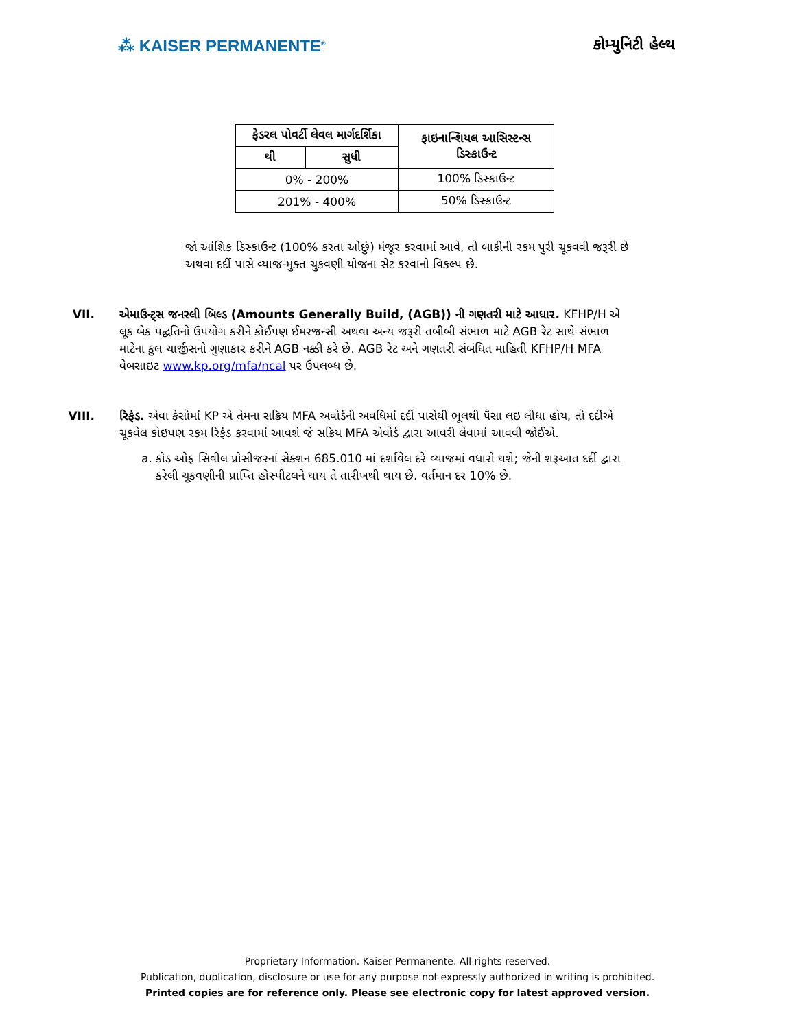⁂ KAISER PERMANENTE<sup>®</sup>
કોમ્યુનિટી હેલ્થ
| ફેડરલ પોવર્ટી લેવલ માર્ગદર્શિકા | | ફાઇનાન્શિયલ આસિસ્ટન્સ ડિસ્કાઉન્ટ |
| --- | --- | --- |
| થી | સુધી | |
| 0% - 200% | | 100% ડિસ્કાઉન્ટ |
| 201% - 400% | | 50% ડિસ્કાઉન્ટ |
જો આંશિક ડિસ્કાઉન્ટ (100% કરતા ઓછું) મંજૂર કરવામાં આવે, તો બાકીની રકમ પુરી ચૂકવવી જરૂરી છે અથવા દર્દી પાસે વ્યાજ-મુક્ત ચુકવણી યોજના સેટ કરવાનો વિકલ્પ છે.
VII. એમાઉન્ટ્સ જનરલી બિલ્ડ (Amounts Generally Build, (AGB)) ની ગણતરી માટે આધાર. KFHP/H એ લૂક બેક પદ્ધતિનો ઉપયોગ કરીને કોઈપણ ઈમરજન્સી અથવા અન્ય જરૂરી તબીબી સંભાળ માટે AGB રેટ સાથે સંભાળ માટેના કુલ ચાર્જીસનો ગુણાકાર કરીને AGB નક્કી કરે છે. AGB રેટ અને ગણતરી સંબંધિત માહિતી KFHP/H MFA વેબસાઇટ www.kp.org/mfa/ncal પર ઉપલબ્ધ છે.
VIII. રિફંડ. એવા કેસોમાં KP એ તેમના સક્રિય MFA અવોર્ડની અવધિમાં દર્દી પાસેથી ભૂલથી પૈસા લઇ લીધા હોય, તો દર્દીએ ચૂકવેલ કોઇપણ રકમ રિફંડ કરવામાં આવશે જે સક્રિય MFA એવોર્ડ દ્વારા આવરી લેવામાં આવવી જોઈએ.
a. કોડ ઓફ સિવીલ પ્રોસીજરનાં સેક્શન 685.010 માં દર્શાવેલ દરે વ્યાજમાં વધારો થશે; જેની શરૂઆત દર્દી દ્વારા કરેલી ચૂકવણીની પ્રાપ્તિ હોસ્પીટલને થાય તે તારીખથી થાય છે. વર્તમાન દર 10% છે.
Proprietary Information. Kaiser Permanente. All rights reserved.
Publication, duplication, disclosure or use for any purpose not expressly authorized in writing is prohibited.
Printed copies are for reference only. Please see electronic copy for latest approved version.